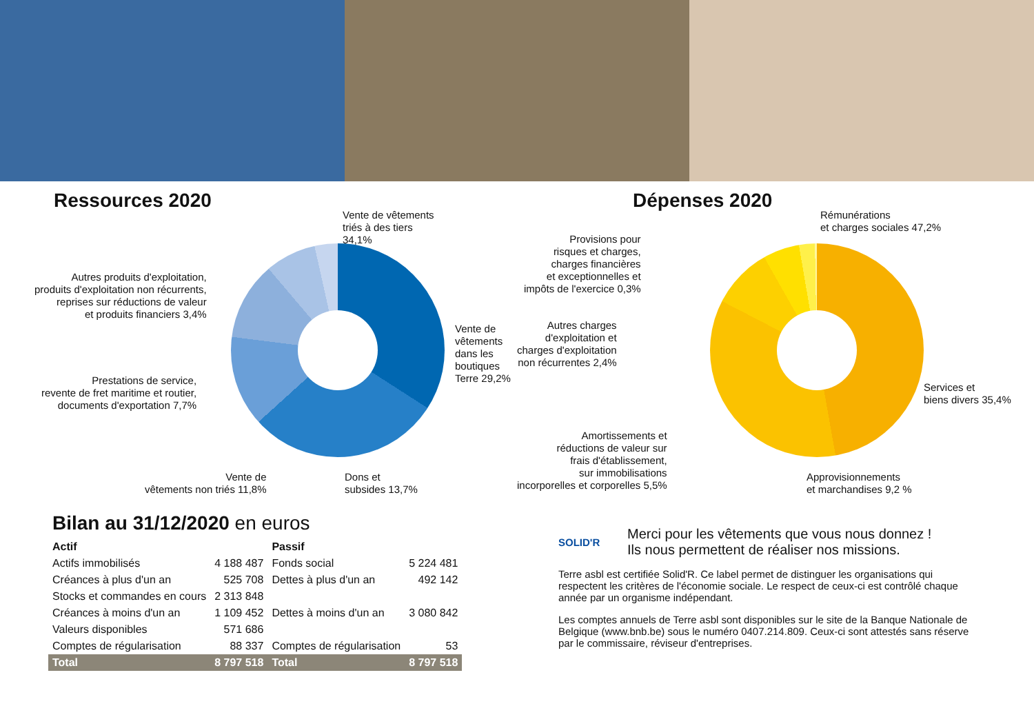Ressources 2020
Vente de vêtements
triés à des tiers
34,1%
Vente de vêtements
dans les boutiques
Terre 29,2%
Dons et
subsides 13,7%
Vente de
vêtements non triés 11,8%
Prestations de service,
revente de fret maritime et routier,
documents d'exportation 7,7%
Autres produits d'exploitation,
produits d'exploitation non récurrents,
reprises sur réductions de valeur
et produits financiers 3,4%
Dépenses 2020
Rémunérations
et charges sociales 47,2%
Provisions pour
risques et charges,
charges financières
et exceptionnelles et
impôts de l'exercice 0,3%
Autres charges
d'exploitation et
charges d'exploitation
non récurrentes 2,4%
Services et
biens divers 35,4%
Amortissements et
réductions de valeur sur
frais d'établissement,
sur immobilisations
incorporelles et corporelles 5,5%
Approvisionnements
et marchandises 9,2 %
Bilan au 31/12/2020 en euros
| Actif | | Passif | |
| --- | --- | --- | --- |
| Actifs immobilisés | 4 188 487 | Fonds social | 5 224 481 |
| Créances à plus d'un an | 525 708 | Dettes à plus d'un an | 492 142 |
| Stocks et commandes en cours | 2 313 848 | | |
| Créances à moins d'un an | 1 109 452 | Dettes à moins d'un an | 3 080 842 |
| Valeurs disponibles | 571 686 | | |
| Comptes de régularisation | 88 337 | Comptes de régularisation | 53 |
| Total | 8 797 518 | Total | 8 797 518 |
SOLID'R
Merci pour les vêtements que vous nous donnez !
Ils nous permettent de réaliser nos missions.
Terre asbl est certifiée Solid'R. Ce label permet de distinguer les organisations qui respectent les critères de l'économie sociale. Le respect de ceux-ci est contrôlé chaque année par un organisme indépendant.
Les comptes annuels de Terre asbl sont disponibles sur le site de la Banque Nationale de Belgique (www.bnb.be) sous le numéro 0407.214.809. Ceux-ci sont attestés sans réserve par le commissaire, réviseur d'entreprises.